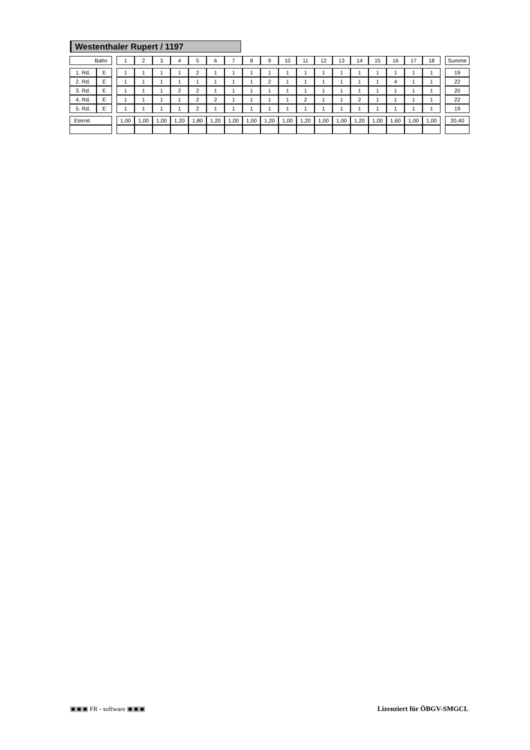Westenthaler Rupert / 1197
| Bahn | | | 1 | 2 | 3 | 4 | 5 | 6 | 7 | 8 | 9 | 10 | 11 | 12 | 13 | 14 | 15 | 16 | 17 | 18 | | Summe |
| 1. Rd. | E | | 1 | 1 | 1 | 1 | 2 | 1 | 1 | 1 | 1 | 1 | 1 | 1 | 1 | 1 | 1 | 1 | 1 | 1 | | 19 |
| 2. Rd. | E | | 1 | 1 | 1 | 1 | 1 | 1 | 1 | 1 | 2 | 1 | 1 | 1 | 1 | 1 | 1 | 4 | 1 | 1 | | 22 |
| 3. Rd. | E | | 1 | 1 | 1 | 2 | 2 | 1 | 1 | 1 | 1 | 1 | 1 | 1 | 1 | 1 | 1 | 1 | 1 | 1 | | 20 |
| 4. Rd. | E | | 1 | 1 | 1 | 1 | 2 | 2 | 1 | 1 | 1 | 1 | 2 | 1 | 1 | 2 | 1 | 1 | 1 | 1 | | 22 |
| 5. Rd. | E | | 1 | 1 | 1 | 1 | 2 | 1 | 1 | 1 | 1 | 1 | 1 | 1 | 1 | 1 | 1 | 1 | 1 | 1 | | 19 |
| Eternit | | | 1,00 | 1,00 | 1,00 | 1,20 | 1,80 | 1,20 | 1,00 | 1,00 | 1,20 | 1,00 | 1,20 | 1,00 | 1,00 | 1,20 | 1,00 | 1,60 | 1,00 | 1,00 | | 20,40 |
▣▣▣ FR - software ▣▣▣ Lizenziert für ÖBGV-SMGCL